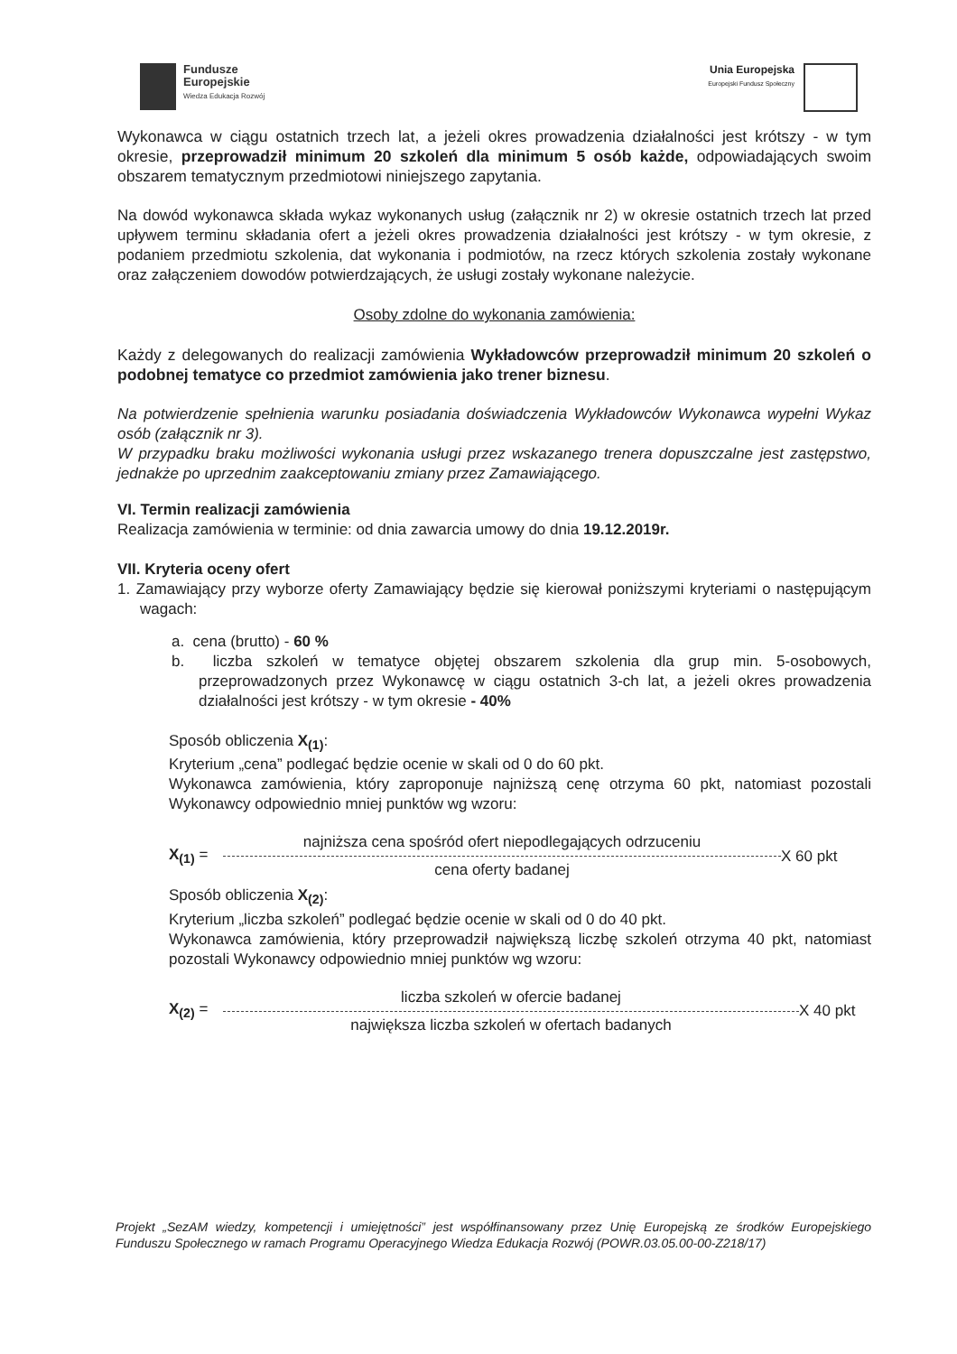Fundusze
Europejskie
Wiedza Edukacja Rozwój
Unia Europejska
Europejski Fundusz Społeczny
Wykonawca w ciągu ostatnich trzech lat, a jeżeli okres prowadzenia działalności jest krótszy - w tym okresie, przeprowadził minimum 20 szkoleń dla minimum 5 osób każde, odpowiadających swoim obszarem tematycznym przedmiotowi niniejszego zapytania.
Na dowód wykonawca składa wykaz wykonanych usług (załącznik nr 2) w okresie ostatnich trzech lat przed upływem terminu składania ofert a jeżeli okres prowadzenia działalności jest krótszy - w tym okresie, z podaniem przedmiotu szkolenia, dat wykonania i podmiotów, na rzecz których szkolenia zostały wykonane oraz załączeniem dowodów potwierdzających, że usługi zostały wykonane należycie.
Osoby zdolne do wykonania zamówienia:
Każdy z delegowanych do realizacji zamówienia Wykładowców przeprowadził minimum 20 szkoleń o podobnej tematyce co przedmiot zamówienia jako trener biznesu.
Na potwierdzenie spełnienia warunku posiadania doświadczenia Wykładowców Wykonawca wypełni Wykaz osób (załącznik nr 3).
W przypadku braku możliwości wykonania usługi przez wskazanego trenera dopuszczalne jest zastępstwo, jednakże po uprzednim zaakceptowaniu zmiany przez Zamawiającego.
VI. Termin realizacji zamówienia
Realizacja zamówienia w terminie: od dnia zawarcia umowy do dnia 19.12.2019r.
VII. Kryteria oceny ofert
1. Zamawiający przy wyborze oferty Zamawiający będzie się kierował poniższymi kryteriami o następującym wagach:
a. cena (brutto) - 60 %
b. liczba szkoleń w tematyce objętej obszarem szkolenia dla grup min. 5-osobowych, przeprowadzonych przez Wykonawcę w ciągu ostatnich 3-ch lat, a jeżeli okres prowadzenia działalności jest krótszy - w tym okresie - 40%
Sposób obliczenia X<sub>(1)</sub>:
Kryterium „cena” podlegać będzie ocenie w skali od 0 do 60 pkt.
Wykonawca zamówienia, który zaproponuje najniższą cenę otrzyma 60 pkt, natomiast pozostali Wykonawcy odpowiednio mniej punktów wg wzoru:
X<sub>(1)</sub> =
najniższa cena spośród ofert niepodlegających odrzuceniu
cena oferty badanej
X 60 pkt
Sposób obliczenia X<sub>(2)</sub>:
Kryterium „liczba szkoleń” podlegać będzie ocenie w skali od 0 do 40 pkt.
Wykonawca zamówienia, który przeprowadził największą liczbę szkoleń otrzyma 40 pkt, natomiast pozostali Wykonawcy odpowiednio mniej punktów wg wzoru:
X<sub>(2)</sub> =
liczba szkoleń w ofercie badanej
największa liczba szkoleń w ofertach badanych
X 40 pkt
Projekt „SezAM wiedzy, kompetencji i umiejętności” jest współfinansowany przez Unię Europejską ze środków Europejskiego Funduszu Społecznego w ramach Programu Operacyjnego Wiedza Edukacja Rozwój (POWR.03.05.00-00-Z218/17)